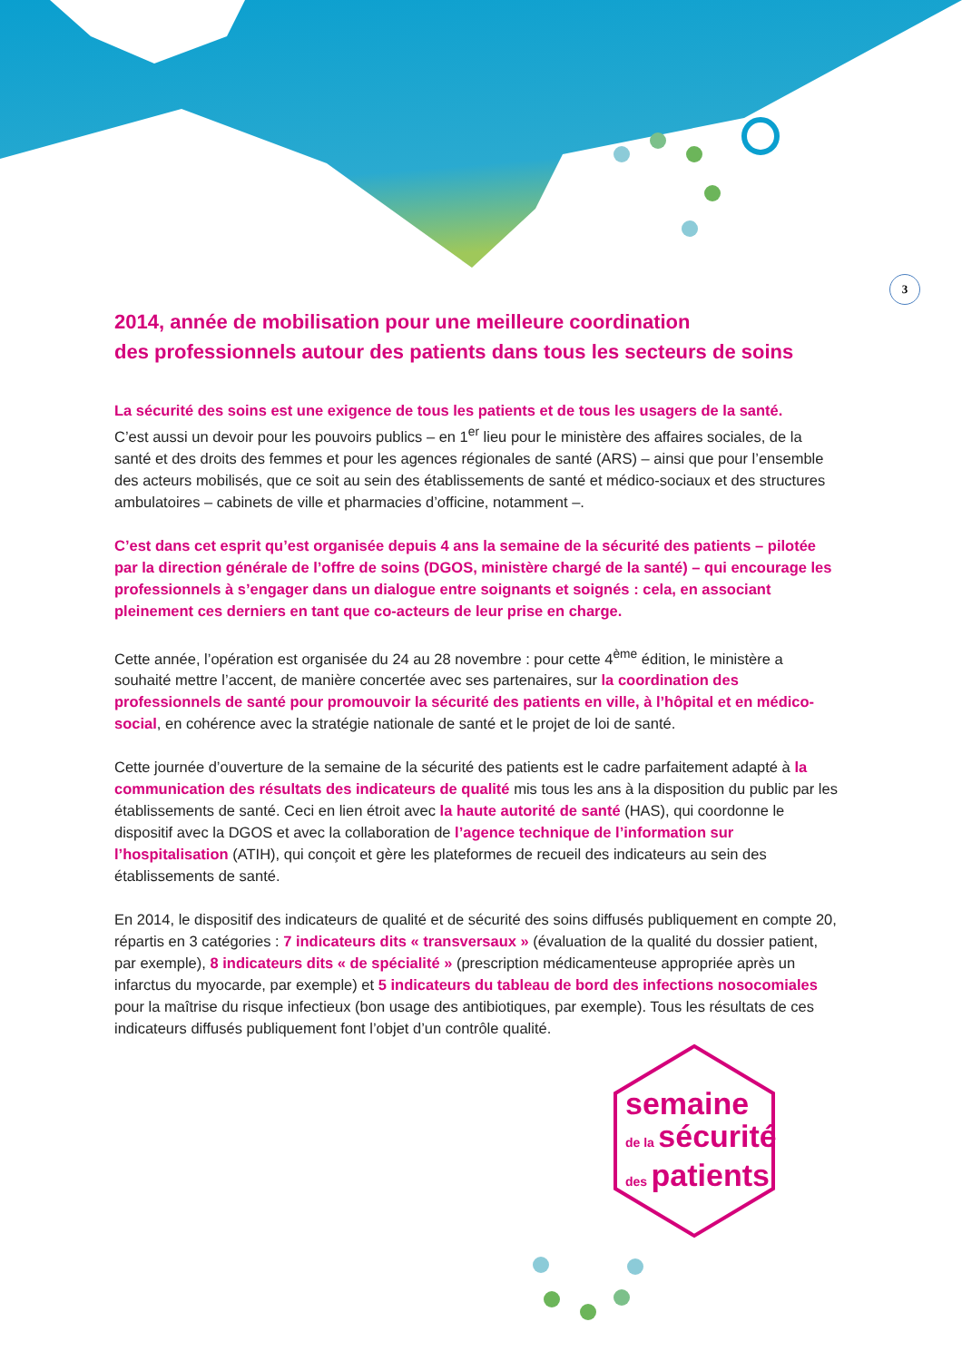3
2014, année de mobilisation pour une meilleure coordination
des professionnels autour des patients dans tous les secteurs de soins
La sécurité des soins est une exigence de tous les patients et de tous les usagers de la santé.
C’est aussi un devoir pour les pouvoirs publics – en 1<sup>er</sup> lieu pour le ministère des affaires sociales, de la santé et des droits des femmes et pour les agences régionales de santé (ARS) – ainsi que pour l’ensemble des acteurs mobilisés, que ce soit au sein des établissements de santé et médico-sociaux et des structures ambulatoires – cabinets de ville et pharmacies d’officine, notamment –.
C’est dans cet esprit qu’est organisée depuis 4 ans la semaine de la sécurité des patients – pilotée par la direction générale de l’offre de soins (DGOS, ministère chargé de la santé) – qui encourage les professionnels à s’engager dans un dialogue entre soignants et soignés : cela, en associant pleinement ces derniers en tant que co-acteurs de leur prise en charge.
Cette année, l’opération est organisée du 24 au 28 novembre : pour cette 4<sup>ème</sup> édition, le ministère a souhaité mettre l’accent, de manière concertée avec ses partenaires, sur la coordination des professionnels de santé pour promouvoir la sécurité des patients en ville, à l’hôpital et en médico-social, en cohérence avec la stratégie nationale de santé et le projet de loi de santé.
Cette journée d’ouverture de la semaine de la sécurité des patients est le cadre parfaitement adapté à la communication des résultats des indicateurs de qualité mis tous les ans à la disposition du public par les établissements de santé. Ceci en lien étroit avec la haute autorité de santé (HAS), qui coordonne le dispositif avec la DGOS et avec la collaboration de l’agence technique de l’information sur l’hospitalisation (ATIH), qui conçoit et gère les plateformes de recueil des indicateurs au sein des établissements de santé.
En 2014, le dispositif des indicateurs de qualité et de sécurité des soins diffusés publiquement en compte 20, répartis en 3 catégories : 7 indicateurs dits « transversaux » (évaluation de la qualité du dossier patient, par exemple), 8 indicateurs dits « de spécialité » (prescription médicamenteuse appropriée après un infarctus du myocarde, par exemple) et 5 indicateurs du tableau de bord des infections nosocomiales pour la maîtrise du risque infectieux (bon usage des antibiotiques, par exemple). Tous les résultats de ces indicateurs diffusés publiquement font l’objet d’un contrôle qualité.
semaine
de la sécurité
des patients